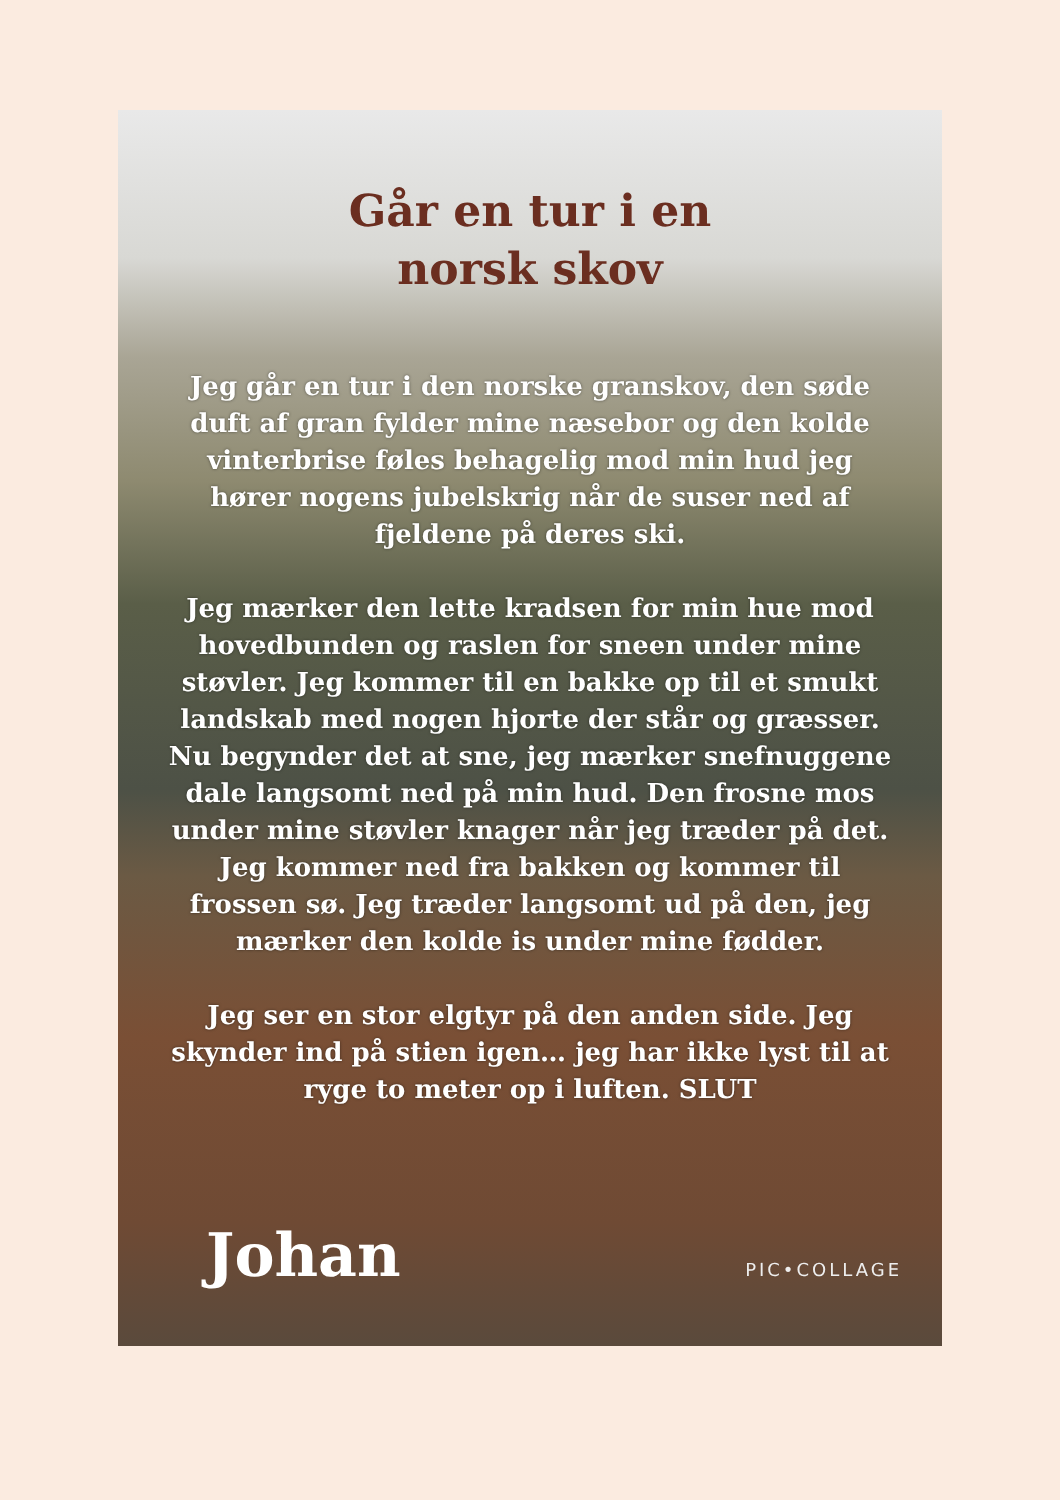Går en tur i en
norsk skov
Jeg går en tur i den norske granskov, den søde duft af gran fylder mine næsebor og den kolde vinterbrise føles behagelig mod min hud jeg hører nogens jubelskrig når de suser ned af fjeldene på deres ski.
Jeg mærker den lette kradsen for min hue mod hovedbunden og raslen for sneen under mine støvler. Jeg kommer til en bakke op til et smukt landskab med nogen hjorte der står og græsser. Nu begynder det at sne, jeg mærker snefnuggene dale langsomt ned på min hud. Den frosne mos under mine støvler knager når jeg træder på det.
Jeg kommer ned fra bakken og kommer til frossen sø. Jeg træder langsomt ud på den, jeg mærker den kolde is under mine fødder.
Jeg ser en stor elgtyr på den anden side. Jeg skynder ind på stien igen… jeg har ikke lyst til at ryge to meter op i luften. SLUT
Johan PIC•COLLAGE